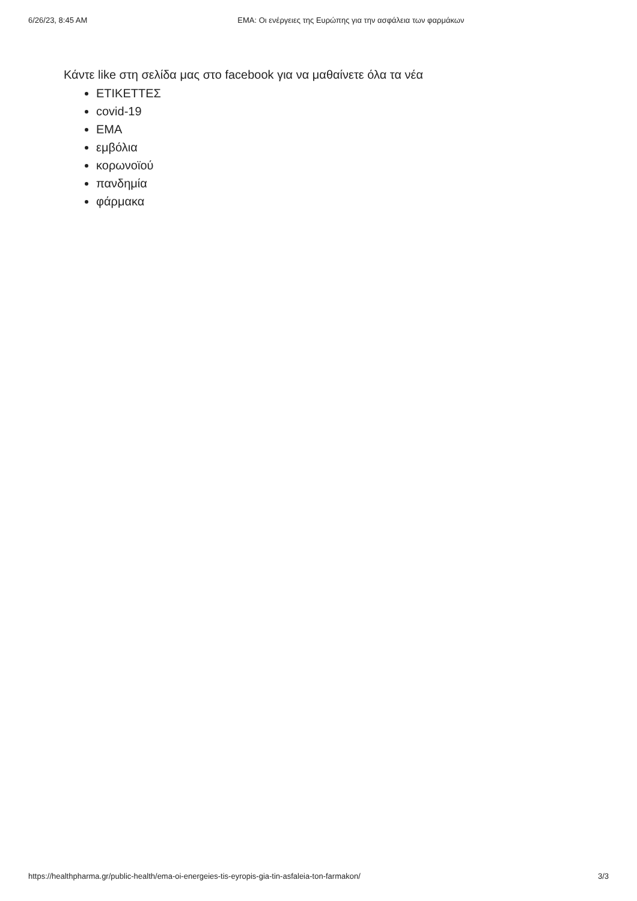6/26/23, 8:45 AM EMA: Οι ενέργειες της Ευρώπης για την ασφάλεια των φαρμάκων
Κάντε like στη σελίδα μας στο facebook για να μαθαίνετε όλα τα νέα
ΕΤΙΚΕΤΤΕΣ
covid-19
EMA
εμβόλια
κορωνοϊού
πανδημία
φάρμακα
https://healthpharma.gr/public-health/ema-oi-energeies-tis-eyropis-gia-tin-asfaleia-ton-farmakon/ 3/3